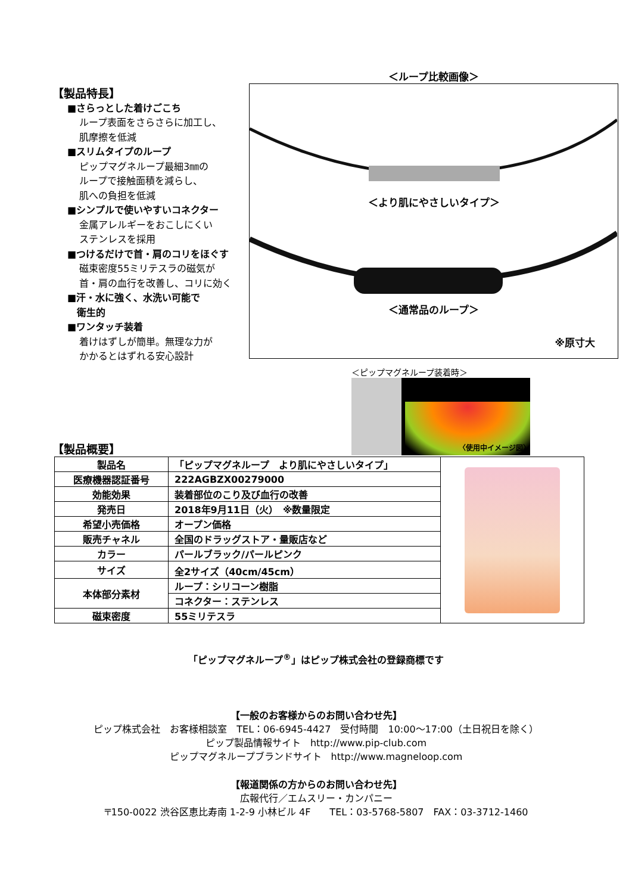【製品特長】
■さらっとした着けごこち
ループ表面をさらさらに加工し、
肌摩擦を低減
■スリムタイプのループ
ピップマグネループ最細3㎜の
ループで接触面積を減らし、
肌への負担を低減
■シンプルで使いやすいコネクター
金属アレルギーをおこしにくい
ステンレスを採用
■つけるだけで首・肩のコリをほぐす
磁束密度55ミリテスラの磁気が
首・肩の血行を改善し、コリに効く
■汗・水に強く、水洗い可能で
　衛生的
■ワンタッチ装着
着けはずしが簡単。無理な力が
かかるとはずれる安心設計
＜ループ比較画像＞
＜より肌にやさしいタイプ＞
＜通常品のループ＞
※原寸大
＜ピップマグネループ装着時＞
〈使用中イメージ図〉
【製品概要】
| 製品名 | 「ピップマグネループ より肌にやさしいタイプ」 | |
| 医療機器認証番号 | 222AGBZX00279000 | |
| 効能効果 | 装着部位のこり及び血行の改善 | |
| 発売日 | 2018年9月11日（火） ※数量限定 | |
| 希望小売価格 | オープン価格 | |
| 販売チャネル | 全国のドラッグストア・量販店など | |
| カラー | パールブラック/パールピンク | |
| サイズ | 全2サイズ（40cm/45cm） | |
| 本体部分素材 | ループ：シリコーン樹脂 | |
| | コネクター：ステンレス | |
| 磁束密度 | 55ミリテスラ | |
「ピップマグネループ<sup>®</sup>」はピップ株式会社の登録商標です
【一般のお客様からのお問い合わせ先】
ピップ株式会社　お客様相談室　TEL：06-6945-4427　受付時間　10:00～17:00（土日祝日を除く）
ピップ製品情報サイト　http://www.pip-club.com
ピップマグネループブランドサイト　http://www.magneloop.com
【報道関係の方からのお問い合わせ先】
広報代行／エムスリー・カンパニー
〒150-0022 渋谷区恵比寿南 1-2-9 小林ビル 4F　　TEL：03-5768-5807　FAX：03-3712-1460